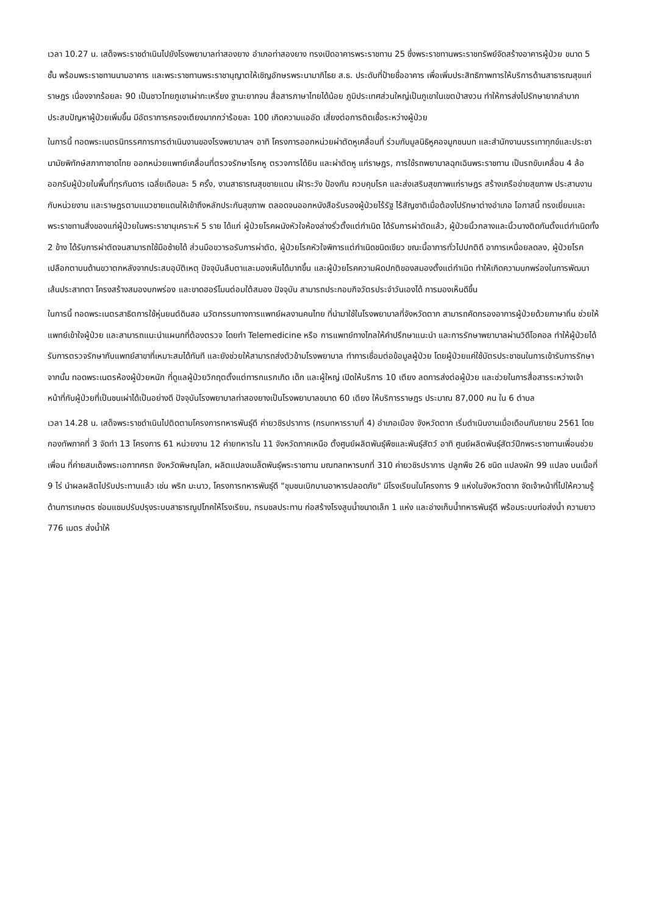เวลา 10.27 น. เสด็จพระราชดำเนินไปยังโรงพยาบาลท่าสองยาง อำเภอท่าสองยาง ทรงเปิดอาคารพระราชทาน 25 ซึ่งพระราชทานพระราชทรัพย์จัดสร้างอาคารผู้ป่วย ขนาด 5 ชั้น พร้อมพระราชทานนามอาคาร และพระราชทานพระราชานุญาตให้เชิญอักษรพระนามาภิไธย ส.ธ. ประดับที่ป้ายชื่ออาคาร เพื่อเพิ่มประสิทธิภาพการให้บริการด้านสาธารณสุขแก่ราษฎร เนื่องจากร้อยละ 90 เป็นชาวไทยภูเขาเผ่ากะเหรี่ยง ฐานะยากจน สื่อสารภาษาไทยได้น้อย ภูมิประเทศส่วนใหญ่เป็นภูเขาในเขตป่าสงวน ทำให้การส่งไปรักษายากลำบาก ประสบปัญหาผู้ป่วยเพิ่มขึ้น มีอัตราการครองเตียงมากกว่าร้อยละ 100 เกิดความแออัด เสี่ยงต่อการติดเชื้อระหว่างผู้ป่วย
ในการนี้ ทอดพระเนตรนิทรรศการการดำเนินงานของโรงพยาบาลฯ อาทิ โครงการออกหน่วยผ่าตัดหูเคลื่อนที่ ร่วมกับมูลนิธิหูคอจมูกชนบท และสำนักงานบรรเทาทุกข์และประชานามัยพิทักษ์สภากาชาดไทย ออกหน่วยแพทย์เคลื่อนที่ตรวจรักษาโรคหู ตรวจการได้ยิน และผ่าตัดหู แก่ราษฎร, การใช้รถพยาบาลฉุกเฉินพระราชทาน เป็นรถขับเคลื่อน 4 ล้อ ออกรับผู้ป่วยในพื้นที่ทุรกันดาร เฉลี่ยเดือนละ 5 ครั้ง, งานสาธารณสุขชายแดน เฝ้าระวัง ป้องกัน ควบคุมโรค และส่งเสริมสุขภาพแก่ราษฎร สร้างเครือข่ายสุขภาพ ประสานงานกับหน่วยงาน และราษฎรตามแนวชายแดนให้เข้าถึงหลักประกันสุขภาพ ตลอดจนออกหนังสือรับรองผู้ป่วยไร้รัฐ ไร้สัญชาติเมื่อต้องไปรักษาต่างอำเภอ โอกาสนี้ ทรงเยี่ยมและพระราชทานสิ่งของแก่ผู้ป่วยในพระราชานุเคราะห์ 5 ราย ได้แก่ ผู้ป่วยโรคผนังหัวใจห้องล่างรั่วตั้งแต่กำเนิด ได้รับการผ่าตัดแล้ว, ผู้ป่วยนิ้วกลางและนิ้วนางติดกันตั้งแต่กำเนิดทั้ง 2 ข้าง ได้รับการผ่าตัดจนสามารถใช้มือซ้ายได้ ส่วนมือขวารอรับการผ่าตัด, ผู้ป่วยโรคหัวใจพิการแต่กำเนิดชนิดเขียว ขณะนี้อาการทั่วไปปกติดี อาการเหนื่อยลดลง, ผู้ป่วยโรคเปลือกตาบนด้านขวาตกหลังจากประสบอุบัติเหตุ ปัจจุบันลืมตาและมองเห็นได้มากขึ้น และผู้ป่วยโรคความผิดปกติของสมองตั้งแต่กำเนิด ทำให้เกิดความบกพร่องในการพัฒนาเส้นประสาทตา โครงสร้างสมองบกพร่อง และขาดฮอร์โมนต่อมใต้สมอง ปัจจุบัน สามารถประกอบกิจวัตรประจำวันเองได้ การมองเห็นดีขึ้น
ในการนี้ ทอดพระเนตรสาธิตการใช้หุ่นยนต์ดินสอ นวัตกรรมทางการแพทย์ผลงานคนไทย ที่นำมาใช้ในโรงพยาบาลที่จังหวัดตาก สามารถคัดกรองอาการผู้ป่วยด้วยภาษาถิ่น ช่วยให้แพทย์เข้าใจผู้ป่วย และสามารถแนะนำแผนกที่ต้องตรวจ โดยทำ Telemedicine หรือ การแพทย์ทางไกลให้คำปรึกษาแนะนำ และการรักษาพยาบาลผ่านวิดีโอคอล ทำให้ผู้ป่วยได้รับการตรวจรักษากับแพทย์สาขาที่เหมาะสมได้ทันที และยังช่วยให้สามารถส่งตัวข้ามโรงพยาบาล ทำการเชื่อมต่อข้อมูลผู้ป่วย โดยผู้ป่วยแค่ใช้บัตรประชาชนในการเข้ารับการรักษา จากนั้น ทอดพระเนตรห้องผู้ป่วยหนัก ที่ดูแลผู้ป่วยวิกฤตตั้งแต่ทารกแรกเกิด เด็ก และผู้ใหญ่ เปิดให้บริการ 10 เตียง ลดการส่งต่อผู้ป่วย และช่วยในการสื่อสารระหว่างเจ้าหน้าที่กับผู้ป่วยที่เป็นชนเผ่าได้เป็นอย่างดี ปัจจุบันโรงพยาบาลท่าสองยางเป็นโรงพยาบาลขนาด 60 เตียง ให้บริการราษฎร ประมาณ 87,000 คน ใน 6 ตำบล
เวลา 14.28 น. เสด็จพระราชดำเนินไปติดตามโครงการทหารพันธุ์ดี ค่ายวชิรปราการ (กรมทหารราบที่ 4) อำเภอเมือง จังหวัดตาก เริ่มดำเนินงานเมื่อเดือนกันยายน 2561 โดยกองทัพภาคที่ 3 จัดทำ 13 โครงการ 61 หน่วยงาน 12 ค่ายทหารใน 11 จังหวัดภาคเหนือ ตั้งศูนย์ผลิตพันธุ์พืชและพันธุ์สัตว์ อาทิ ศูนย์ผลิตพันธุ์สัตว์ปีกพระราชทานเพื่อนช่วยเพื่อน ที่ค่ายสมเด็จพระเอกาทศรถ จังหวัดพิษณุโลก, ผลิตแปลงเมล็ดพันธุ์พระราชทาน มณฑลทหารบกที่ 310 ค่ายวชิรปราการ ปลูกพืช 26 ชนิด แปลงผัก 99 แปลง บนเนื้อที่ 9 ไร่ นำผลผลิตไปรับประทานแล้ว เช่น พริก มะนาว, โครงการทหารพันธุ์ดี "ชุมชนเบิกบานอาหารปลอดภัย" มีโรงเรียนในโครงการ 9 แห่งในจังหวัดตาก จัดเจ้าหน้าที่ไปให้ความรู้ด้านการเกษตร ซ่อมแซมปรับปรุงระบบสาธารณูปโภคให้โรงเรียน, กรมชลประทาน ก่อสร้างโรงสูบน้ำขนาดเล็ก 1 แห่ง และอ่างเก็บน้ำทหารพันธุ์ดี พร้อมระบบท่อส่งน้ำ ความยาว 776 เมตร ส่งน้ำให้